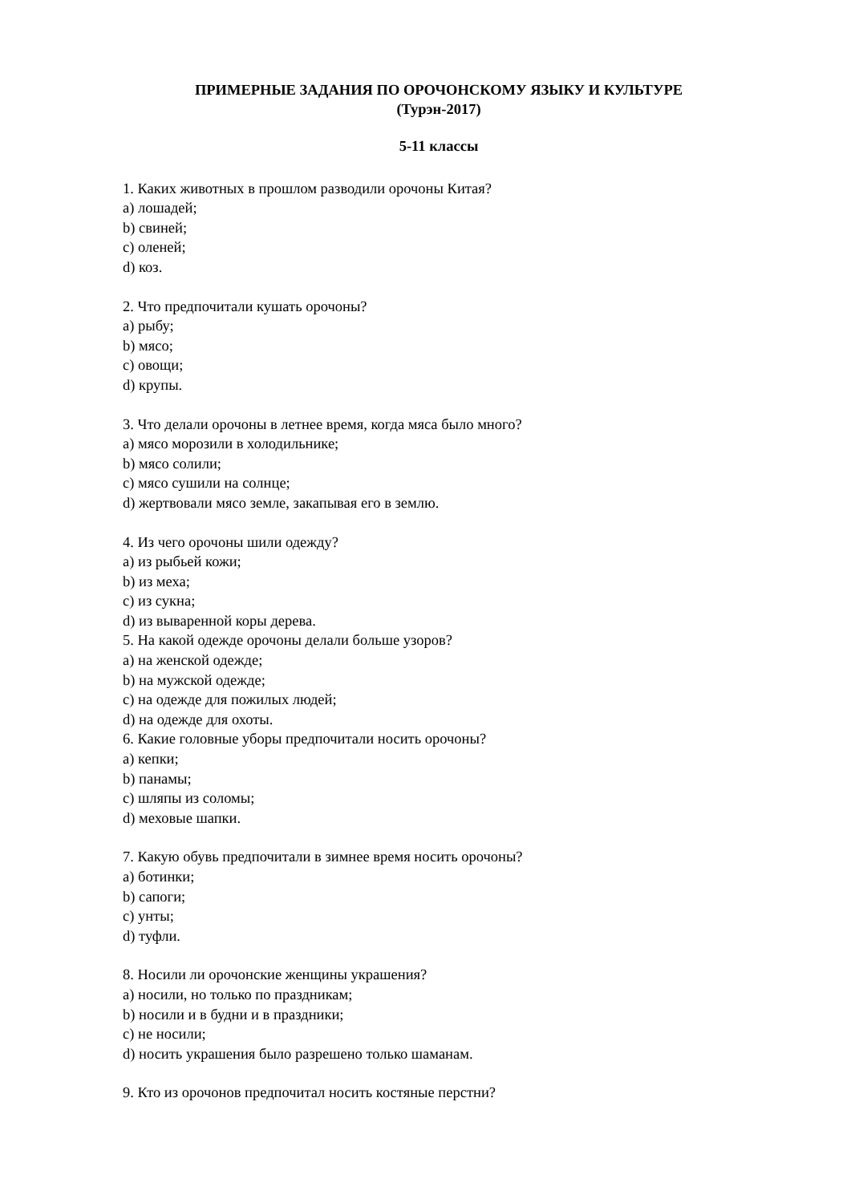ПРИМЕРНЫЕ ЗАДАНИЯ ПО ОРОЧОНСКОМУ ЯЗЫКУ И КУЛЬТУРЕ
(Турэн-2017)
5-11 классы
1. Каких животных в прошлом разводили орочоны Китая?
a) лошадей;
b) свиней;
c) оленей;
d) коз.
2. Что предпочитали кушать орочоны?
a) рыбу;
b) мясо;
c) овощи;
d) крупы.
3. Что делали орочоны в летнее время, когда мяса было много?
a) мясо морозили в холодильнике;
b) мясо солили;
c) мясо сушили на солнце;
d) жертвовали мясо земле, закапывая его в землю.
4. Из чего орочоны шили одежду?
a) из рыбьей кожи;
b) из меха;
c) из сукна;
d) из вываренной коры дерева.
5. На какой одежде орочоны делали больше узоров?
a) на женской одежде;
b) на мужской одежде;
c) на одежде для пожилых людей;
d) на одежде для охоты.
6. Какие головные уборы предпочитали носить орочоны?
a) кепки;
b) панамы;
c) шляпы из соломы;
d) меховые шапки.
7. Какую обувь предпочитали в зимнее время носить орочоны?
a) ботинки;
b) сапоги;
c) унты;
d) туфли.
8. Носили ли орочонские женщины украшения?
a) носили, но только по праздникам;
b) носили и в будни и в праздники;
c) не носили;
d) носить украшения было разрешено только шаманам.
9. Кто из орочонов предпочитал носить костяные перстни?